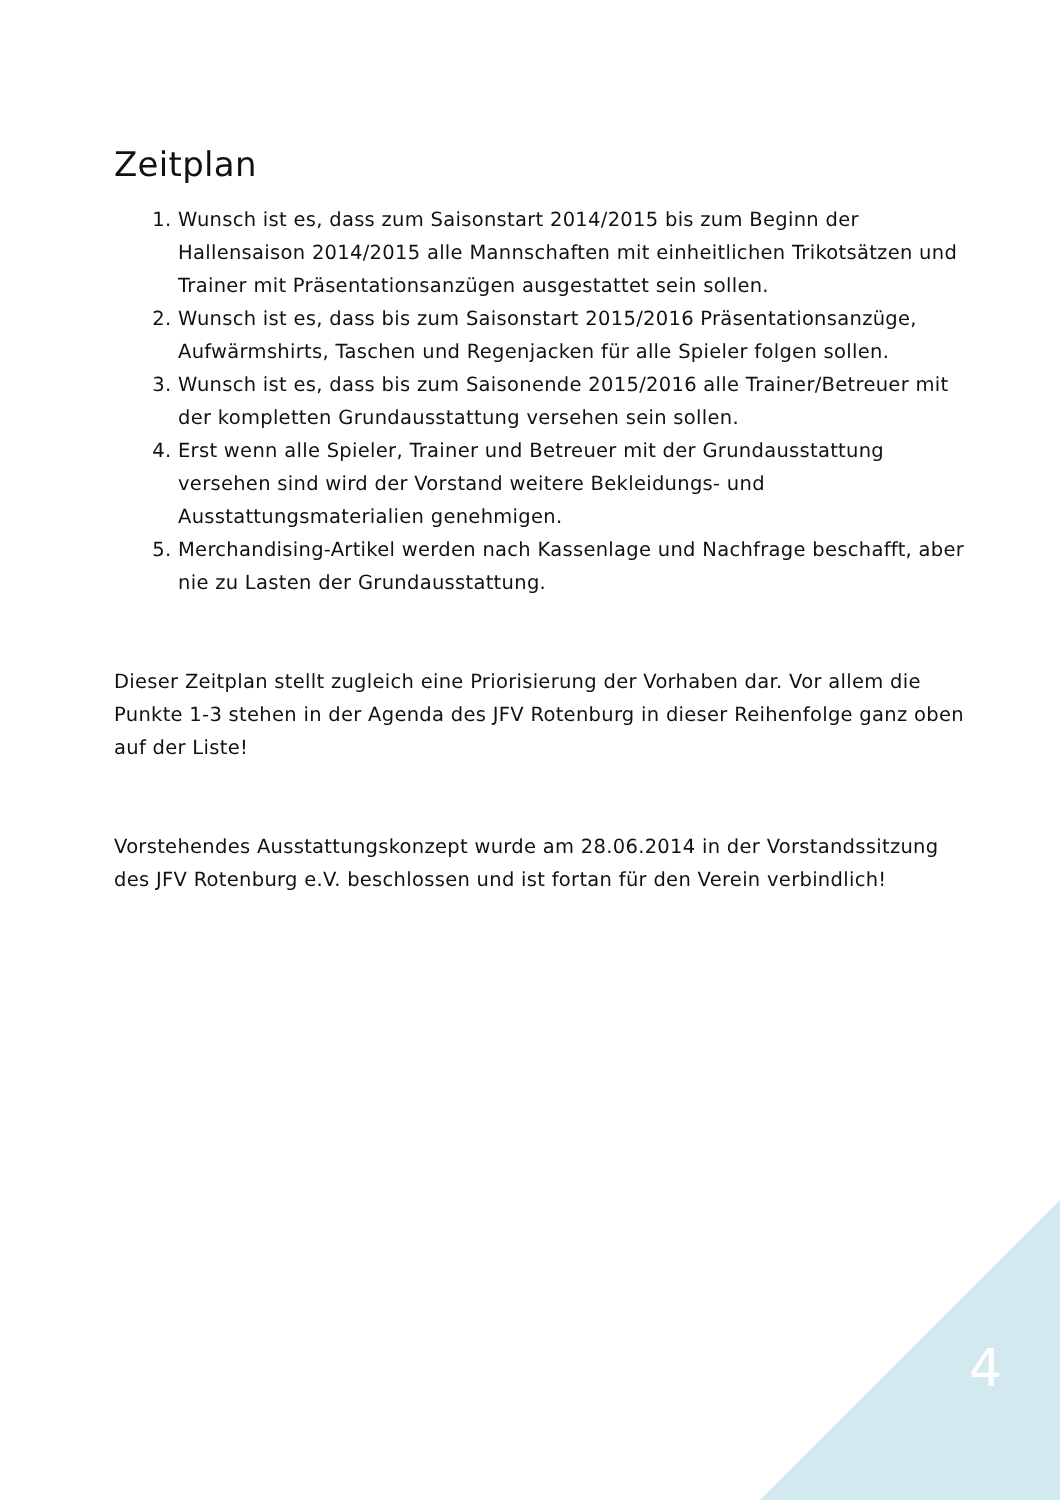Zeitplan
1. Wunsch ist es, dass zum Saisonstart 2014/2015 bis zum Beginn der Hallensaison 2014/2015 alle Mannschaften mit einheitlichen Trikotsätzen und Trainer mit Präsentationsanzügen ausgestattet sein sollen.
2. Wunsch ist es, dass bis zum Saisonstart 2015/2016 Präsentationsanzüge, Aufwärmshirts, Taschen und Regenjacken für alle Spieler folgen sollen.
3. Wunsch ist es, dass bis zum Saisonende 2015/2016 alle Trainer/Betreuer mit der kompletten Grundausstattung versehen sein sollen.
4. Erst wenn alle Spieler, Trainer und Betreuer mit der Grundausstattung versehen sind wird der Vorstand weitere Bekleidungs- und Ausstattungsmaterialien genehmigen.
5. Merchandising-Artikel werden nach Kassenlage und Nachfrage beschafft, aber nie zu Lasten der Grundausstattung.
Dieser Zeitplan stellt zugleich eine Priorisierung der Vorhaben dar. Vor allem die Punkte 1-3 stehen in der Agenda des JFV Rotenburg in dieser Reihenfolge ganz oben auf der Liste!
Vorstehendes Ausstattungskonzept wurde am 28.06.2014 in der Vorstandssitzung des JFV Rotenburg e.V. beschlossen und ist fortan für den Verein verbindlich!
4